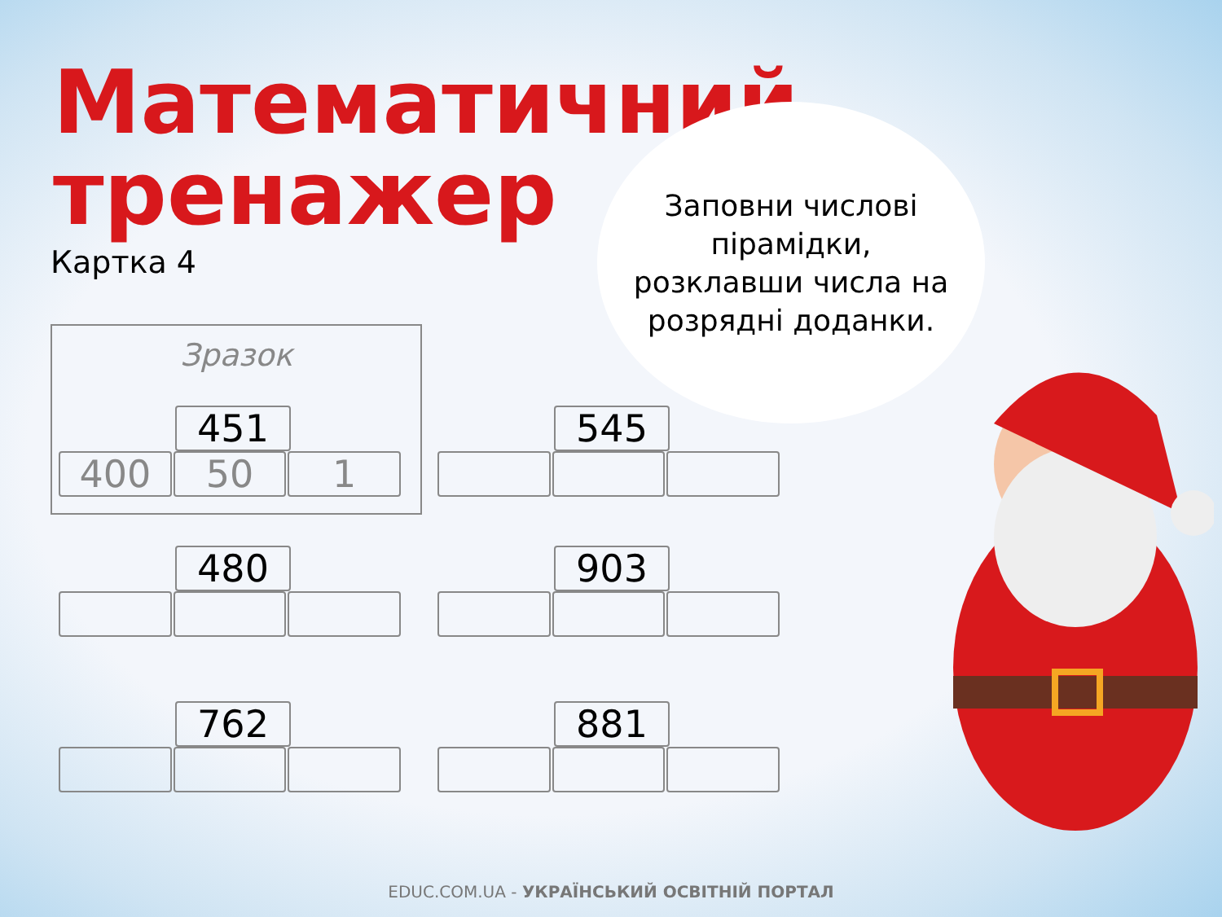Математичний
тренажер
Картка 4
Заповни числові
пірамідки,
розклавши числа на
розрядні доданки.
Зразок
451
400 50 1
545
480 903
762 881
EDUC.COM.UA - УКРАЇНСЬКИЙ ОСВІТНІЙ ПОРТАЛ